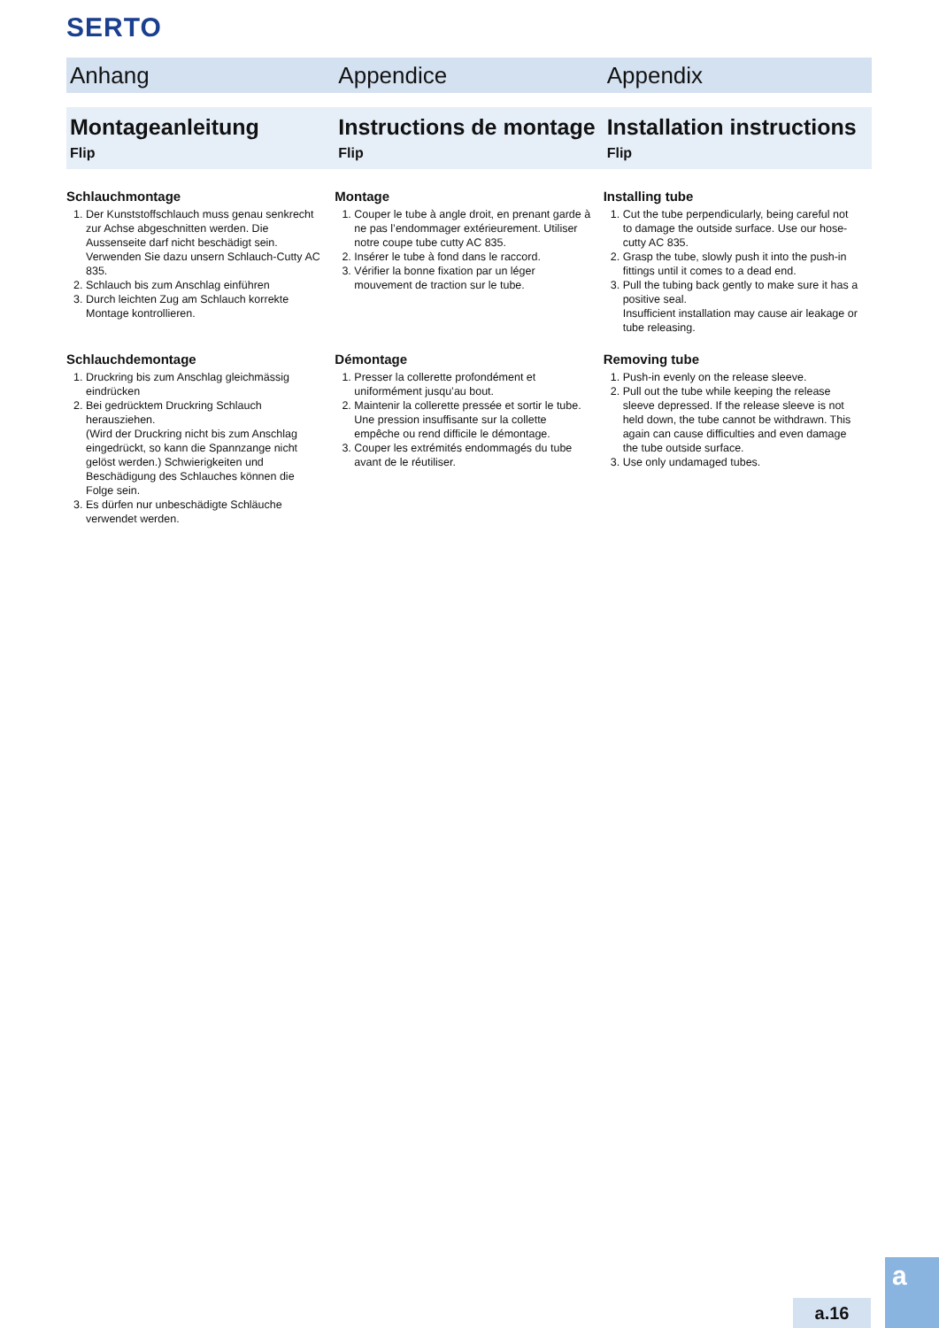SERTO
Anhang Appendice Appendix
Montageanleitung
Flip
Instructions de montage
Flip
Installation instructions
Flip
Schlauchmontage
1. Der Kunststoffschlauch muss genau senkrecht zur Achse abgeschnitten werden. Die Aussenseite darf nicht beschädigt sein. Verwenden Sie dazu unsern Schlauch-Cutty AC 835.
2. Schlauch bis zum Anschlag einführen
3. Durch leichten Zug am Schlauch korrekte Montage kontrollieren.
Schlauchdemontage
1. Druckring bis zum Anschlag gleichmässig eindrücken
2. Bei gedrücktem Druckring Schlauch herausziehen.
(Wird der Druckring nicht bis zum Anschlag eingedrückt, so kann die Spannzange nicht gelöst werden.) Schwierigkeiten und Beschädigung des Schlauches können die Folge sein.
3. Es dürfen nur unbeschädigte Schläuche verwendet werden.
Montage
1. Couper le tube à angle droit, en prenant garde à ne pas l’endommager extérieurement. Utiliser notre coupe tube cutty AC 835.
2. Insérer le tube à fond dans le raccord.
3. Vérifier la bonne fixation par un léger mouvement de traction sur le tube.
Démontage
1. Presser la collerette profondément et uniformément jusqu’au bout.
2. Maintenir la collerette pressée et sortir le tube. Une pression insuffisante sur la collette empêche ou rend difficile le démontage.
3. Couper les extrémités endommagés du tube avant de le réutiliser.
Installing tube
1. Cut the tube perpendicularly, being careful not to damage the outside surface. Use our hose-cutty AC 835.
2. Grasp the tube, slowly push it into the push-in fittings until it comes to a dead end.
3. Pull the tubing back gently to make sure it has a positive seal.
Insufficient installation may cause air leakage or tube releasing.
Removing tube
1. Push-in evenly on the release sleeve.
2. Pull out the tube while keeping the release sleeve depressed. If the release sleeve is not held down, the tube cannot be withdrawn. This again can cause difficulties and even damage the tube outside surface.
3. Use only undamaged tubes.
a.16
a